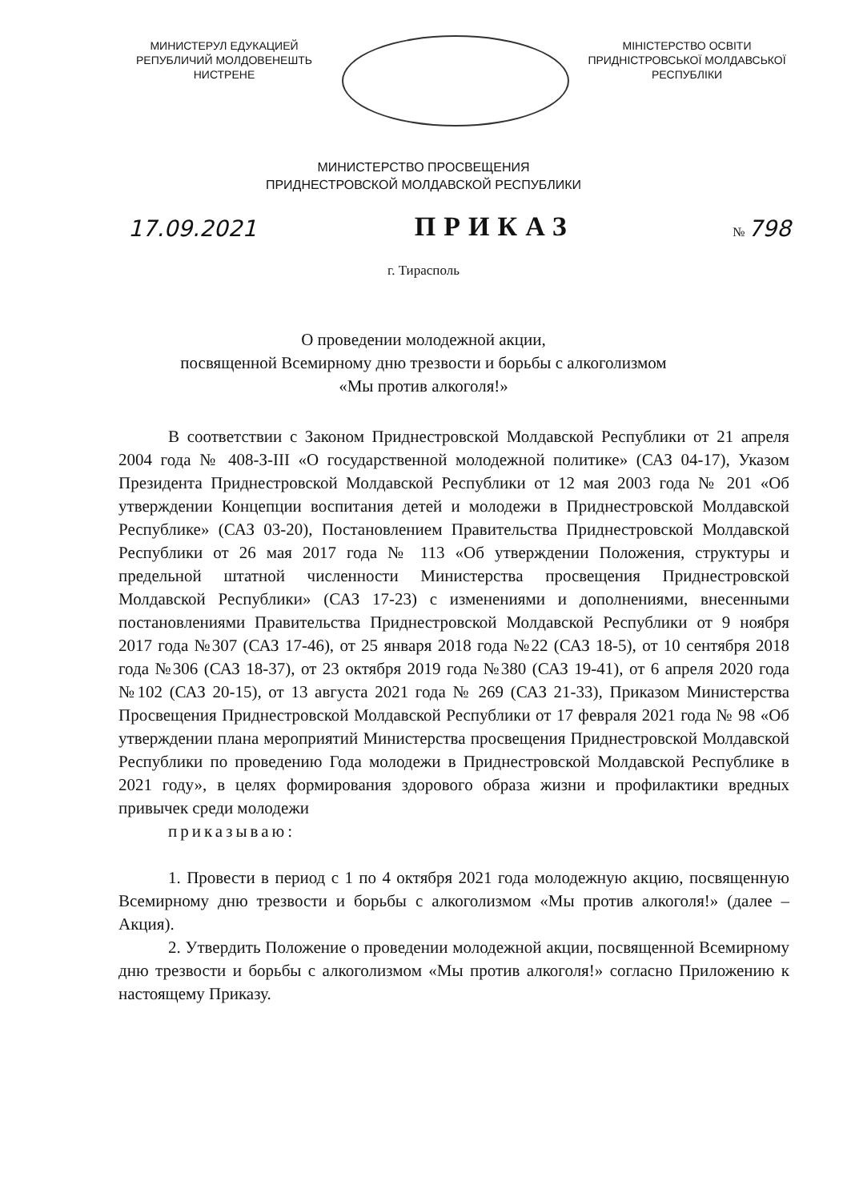МИНИСТЕРУЛ ЕДУКАЦИЕЙ
РЕПУБЛИЧИЙ МОЛДОВЕНЕШТЬ
НИСТРЕНЕ
МІНІСТЕРСТВО ОСВІТИ
ПРИДНІСТРОВСЬКОЇ МОЛДАВСЬКОЇ
РЕСПУБЛІКИ
МИНИСТЕРСТВО ПРОСВЕЩЕНИЯ
ПРИДНЕСТРОВСКОЙ МОЛДАВСКОЙ РЕСПУБЛИКИ
17.09.2021 ПРИКАЗ № 798
г. Тирасполь
О проведении молодежной акции,
посвященной Всемирному дню трезвости и борьбы с алкоголизмом
«Мы против алкоголя!»
В соответствии с Законом Приднестровской Молдавской Республики от 21 апреля 2004 года № 408-З-III «О государственной молодежной политике» (САЗ 04-17), Указом Президента Приднестровской Молдавской Республики от 12 мая 2003 года № 201 «Об утверждении Концепции воспитания детей и молодежи в Приднестровской Молдавской Республике» (САЗ 03-20), Постановлением Правительства Приднестровской Молдавской Республики от 26 мая 2017 года № 113 «Об утверждении Положения, структуры и предельной штатной численности Министерства просвещения Приднестровской Молдавской Республики» (САЗ 17-23) с изменениями и дополнениями, внесенными постановлениями Правительства Приднестровской Молдавской Республики от 9 ноября 2017 года №307 (САЗ 17-46), от 25 января 2018 года №22 (САЗ 18-5), от 10 сентября 2018 года №306 (САЗ 18-37), от 23 октября 2019 года №380 (САЗ 19-41), от 6 апреля 2020 года №102 (САЗ 20-15), от 13 августа 2021 года № 269 (САЗ 21-33), Приказом Министерства Просвещения Приднестровской Молдавской Республики от 17 февраля 2021 года № 98 «Об утверждении плана мероприятий Министерства просвещения Приднестровской Молдавской Республики по проведению Года молодежи в Приднестровской Молдавской Республике в 2021 году», в целях формирования здорового образа жизни и профилактики вредных привычек среди молодежи
приказываю:
1. Провести в период с 1 по 4 октября 2021 года молодежную акцию, посвященную Всемирному дню трезвости и борьбы с алкоголизмом «Мы против алкоголя!» (далее – Акция).
2. Утвердить Положение о проведении молодежной акции, посвященной Всемирному дню трезвости и борьбы с алкоголизмом «Мы против алкоголя!» согласно Приложению к настоящему Приказу.